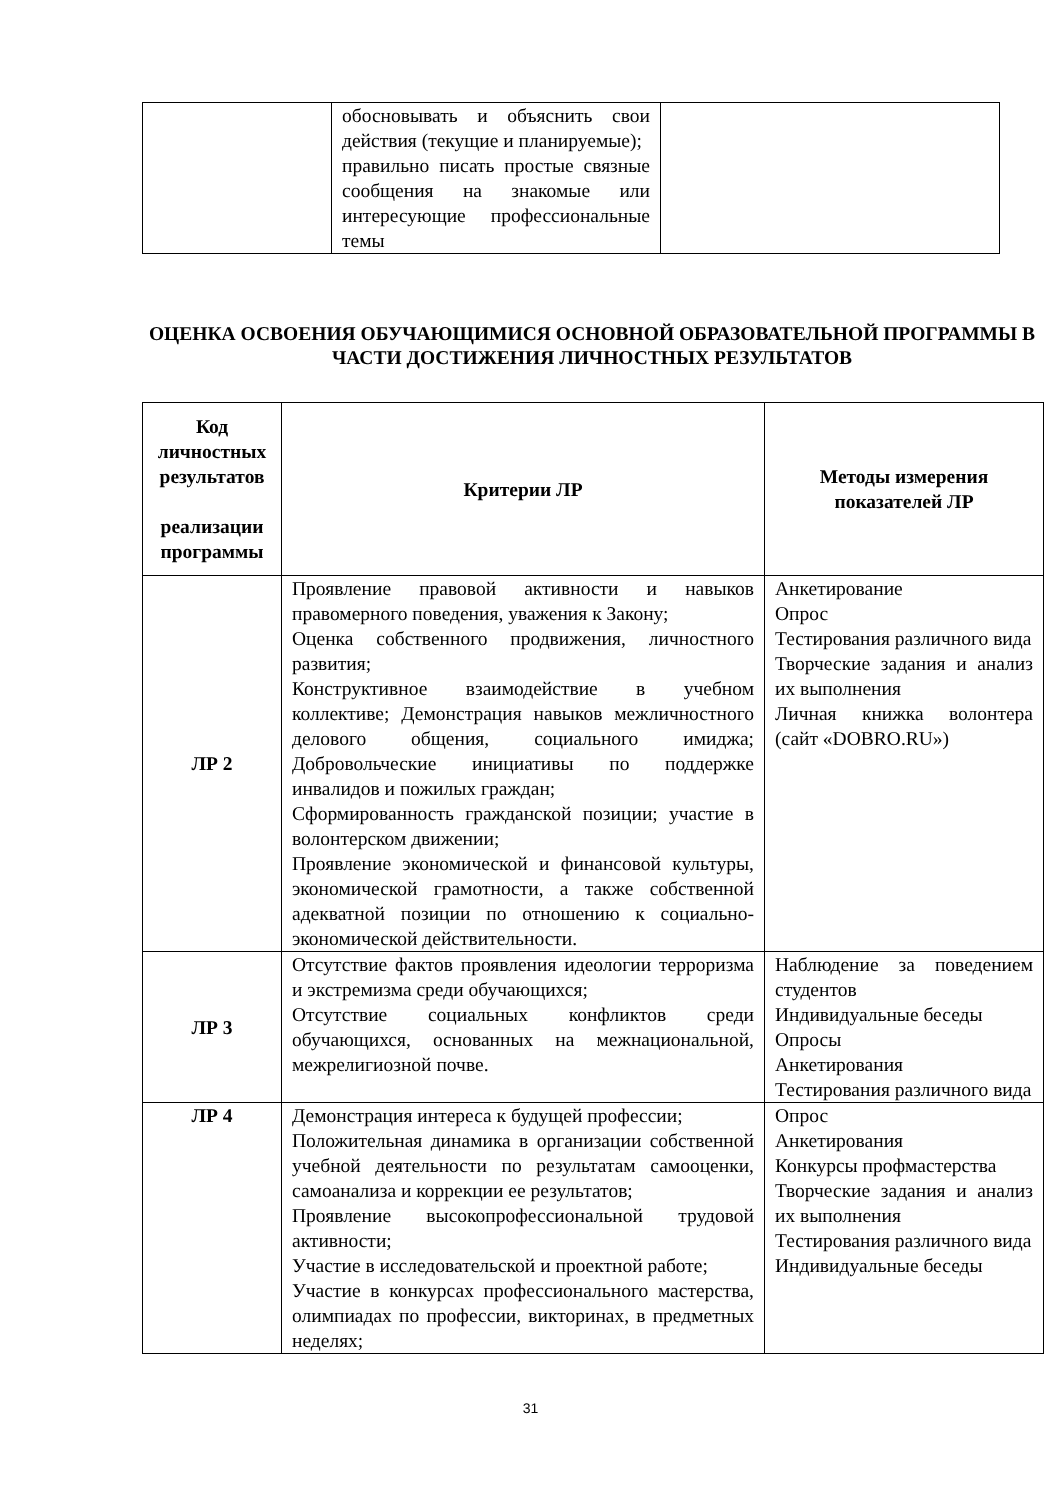| | обосновывать и объяснить свои действия (текущие и планируемые); правильно писать простые связные сообщения на знакомые или интересующие профессиональные темы | |
ОЦЕНКА ОСВОЕНИЯ ОБУЧАЮЩИМИСЯ ОСНОВНОЙ ОБРАЗОВАТЕЛЬНОЙ ПРОГРАММЫ В ЧАСТИ ДОСТИЖЕНИЯ ЛИЧНОСТНЫХ РЕЗУЛЬТАТОВ
| Код личностных результатов реализации программы | Критерии ЛР | Методы измерения показателей ЛР |
| --- | --- | --- |
| ЛР 2 | Проявление правовой активности и навыков правомерного поведения, уважения к Закону; Оценка собственного продвижения, личностного развития; Конструктивное взаимодействие в учебном коллективе; Демонстрация навыков межличностного делового общения, социального имиджа; Добровольческие инициативы по поддержке инвалидов и пожилых граждан; Сформированность гражданской позиции; участие в волонтерском движении; Проявление экономической и финансовой культуры, экономической грамотности, а также собственной адекватной позиции по отношению к социально-экономической действительности. | Анкетирование Опрос Тестирования различного вида Творческие задания и анализ их выполнения Личная книжка волонтера (сайт «DOBRO.RU») |
| ЛР 3 | Отсутствие фактов проявления идеологии терроризма и экстремизма среди обучающихся; Отсутствие социальных конфликтов среди обучающихся, основанных на межнациональной, межрелигиозной почве. | Наблюдение за поведением студентов Индивидуальные беседы Опросы Анкетирования Тестирования различного вида |
| ЛР 4 | Демонстрация интереса к будущей профессии; Положительная динамика в организации собственной учебной деятельности по результатам самооценки, самоанализа и коррекции ее результатов; Проявление высокопрофессиональной трудовой активности; Участие в исследовательской и проектной работе; Участие в конкурсах профессионального мастерства, олимпиадах по профессии, викторинах, в предметных неделях; | Опрос Анкетирования Конкурсы профмастерства Творческие задания и анализ их выполнения Тестирования различного вида Индивидуальные беседы |
31